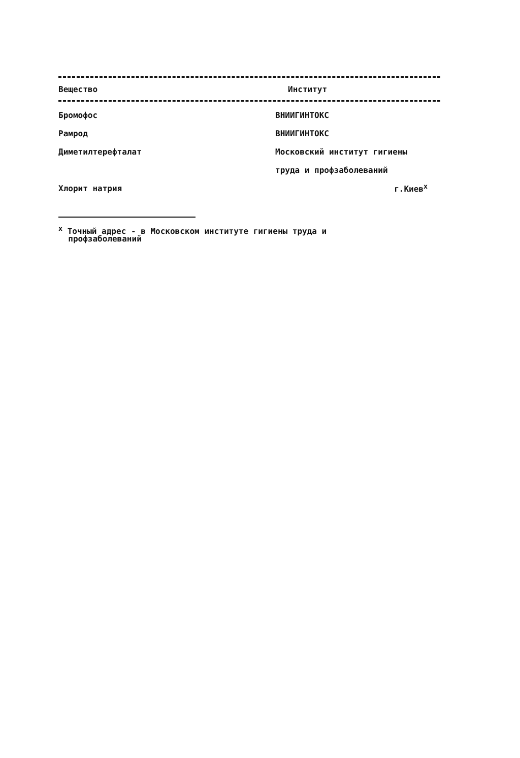| Вещество | Институт |
| --- | --- |
| Бромофос | ВНИИГИНТОКС |
| Рамрод | ВНИИГИНТОКС |
| Диметилтерефталат | Московский институт гигиены |
| | труда и профзаболеваний |
| Хлорит натрия | г.Киев<sup>x</sup> |
<sup>x</sup> Точный адрес - в Московском институте гигиены труда и
профзаболеваний